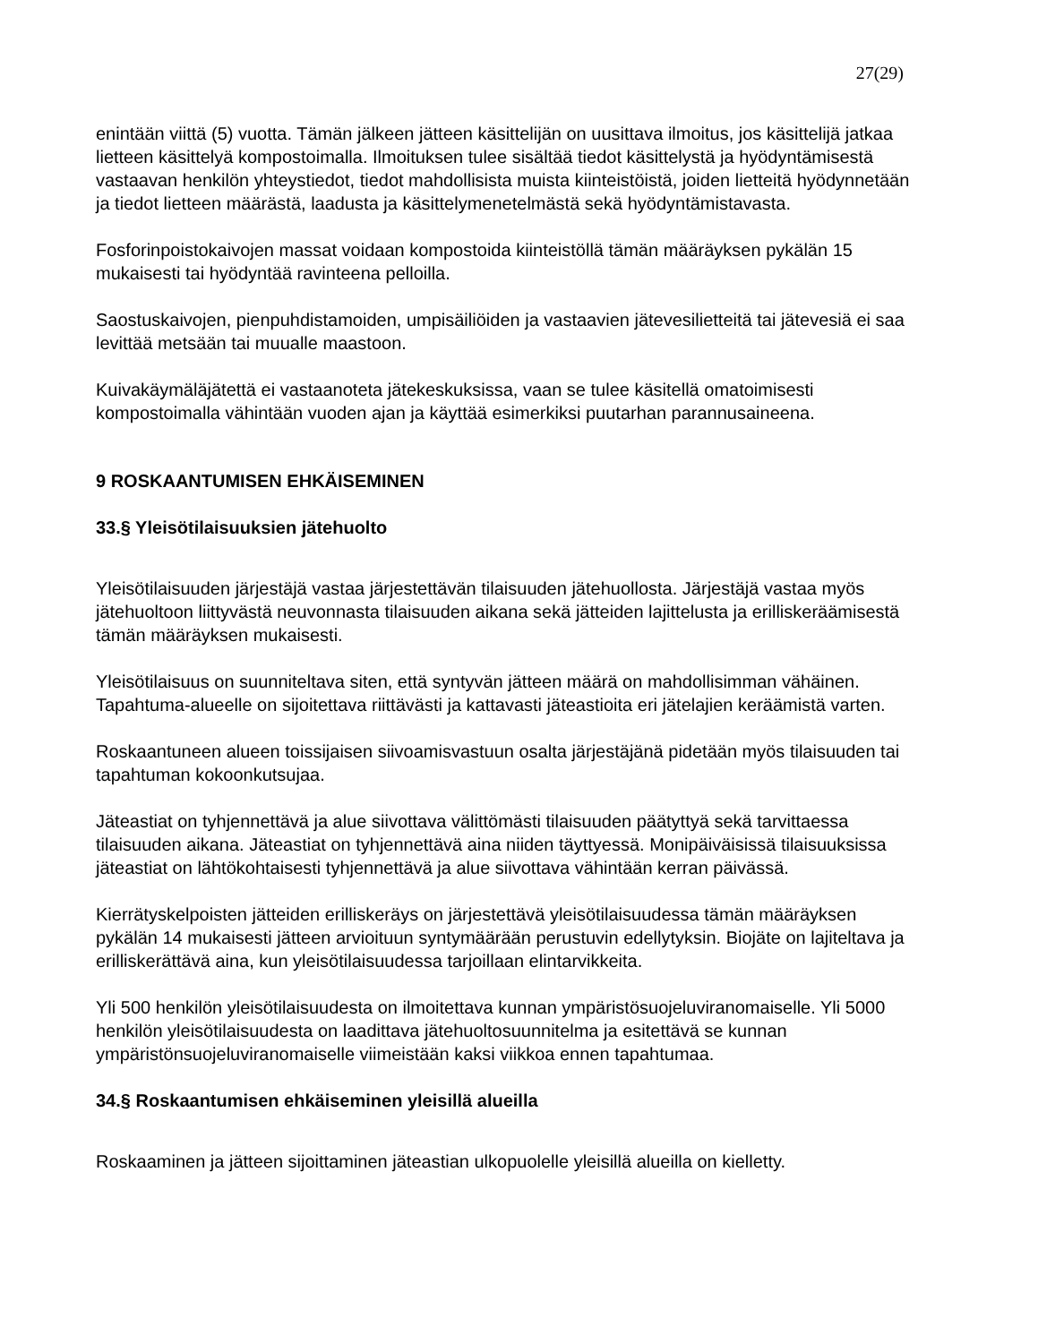27(29)
enintään viittä (5) vuotta. Tämän jälkeen jätteen käsittelijän on uusittava ilmoitus, jos käsittelijä jatkaa lietteen käsittelyä kompostoimalla. Ilmoituksen tulee sisältää tiedot käsittelystä ja hyödyntämisestä vastaavan henkilön yhteystiedot, tiedot mahdollisista muista kiinteistöistä, joiden lietteitä hyödynnetään ja tiedot lietteen määrästä, laadusta ja käsittelymenetelmästä sekä hyödyntämistavasta.
Fosforinpoistokaivojen massat voidaan kompostoida kiinteistöllä tämän määräyksen pykälän 15 mukaisesti tai hyödyntää ravinteena pelloilla.
Saostuskaivojen, pienpuhdistamoiden, umpisäiliöiden ja vastaavien jätevesilietteitä tai jätevesiä ei saa levittää metsään tai muualle maastoon.
Kuivakäymäläjätettä ei vastaanoteta jätekeskuksissa, vaan se tulee käsitellä omatoimisesti kompostoimalla vähintään vuoden ajan ja käyttää esimerkiksi puutarhan parannusaineena.
9 ROSKAANTUMISEN EHKÄISEMINEN
33.§ Yleisötilaisuuksien jätehuolto
Yleisötilaisuuden järjestäjä vastaa järjestettävän tilaisuuden jätehuollosta. Järjestäjä vastaa myös jätehuoltoon liittyvästä neuvonnasta tilaisuuden aikana sekä jätteiden lajittelusta ja erilliskeräämisestä tämän määräyksen mukaisesti.
Yleisötilaisuus on suunniteltava siten, että syntyvän jätteen määrä on mahdollisimman vähäinen. Tapahtuma-alueelle on sijoitettava riittävästi ja kattavasti jäteastioita eri jätelajien keräämistä varten.
Roskaantuneen alueen toissijaisen siivoamisvastuun osalta järjestäjänä pidetään myös tilaisuuden tai tapahtuman kokoonkutsujaa.
Jäteastiat on tyhjennettävä ja alue siivottava välittömästi tilaisuuden päätyttyä sekä tarvittaessa tilaisuuden aikana. Jäteastiat on tyhjennettävä aina niiden täyttyessä. Monipäiväisissä tilaisuuksissa jäteastiat on lähtökohtaisesti tyhjennettävä ja alue siivottava vähintään kerran päivässä.
Kierrätyskelpoisten jätteiden erilliskeräys on järjestettävä yleisötilaisuudessa tämän määräyksen pykälän 14 mukaisesti jätteen arvioituun syntymäärään perustuvin edellytyksin. Biojäte on lajiteltava ja erilliskerättävä aina, kun yleisötilaisuudessa tarjoillaan elintarvikkeita.
Yli 500 henkilön yleisötilaisuudesta on ilmoitettava kunnan ympäristösuojeluviranomaiselle. Yli 5000 henkilön yleisötilaisuudesta on laadittava jätehuoltosuunnitelma ja esitettävä se kunnan ympäristönsuojeluviranomaiselle viimeistään kaksi viikkoa ennen tapahtumaa.
34.§ Roskaantumisen ehkäiseminen yleisillä alueilla
Roskaaminen ja jätteen sijoittaminen jäteastian ulkopuolelle yleisillä alueilla on kielletty.